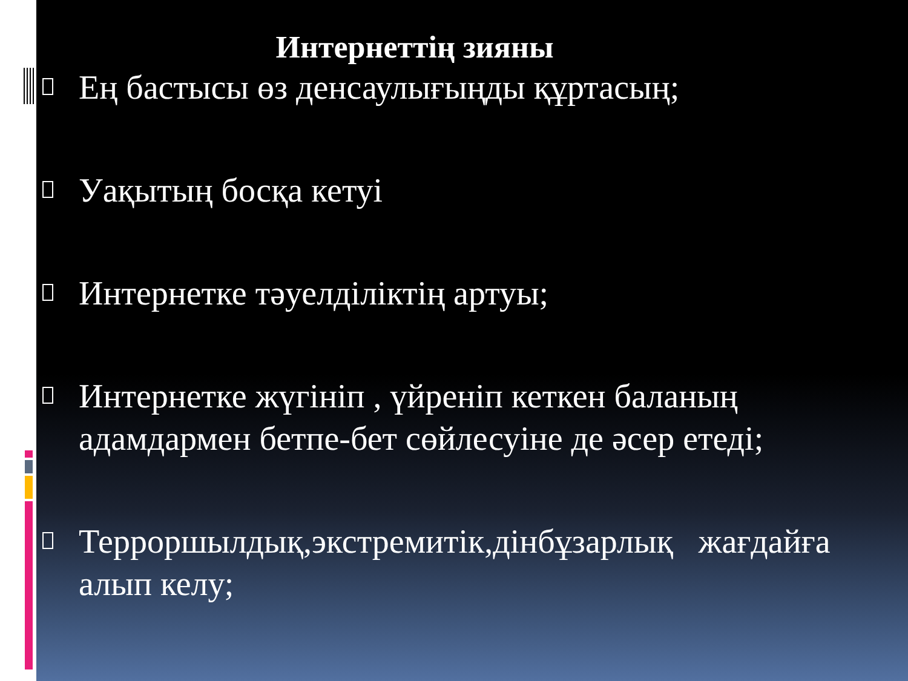Интернеттің зияны
Ең бастысы өз денсаулығыңды құртасың;
Уақытың босқа кетуі
Интернетке тәуелділіктің артуы;
Интернетке жүгініп , үйреніп кеткен баланың адамдармен бетпе-бет сөйлесуіне де әсер етеді;
Терроршылдық,экстремитік,дінбұзарлық жағдайға алып келу;